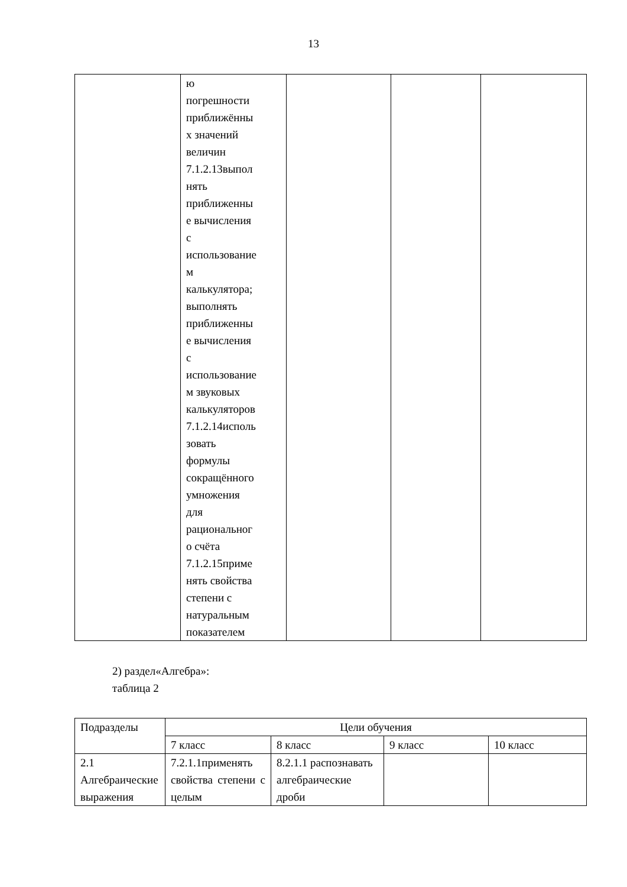13
| | ю погрешности приближённы х значений величин 7.1.2.13выпол нять приближенны е вычисления с использование м калькулятора; выполнять приближенны е вычисления с использование м звуковых калькуляторов 7.1.2.14исполь зовать формулы сокращённого умножения для рациональног о счёта 7.1.2.15приме нять свойства степени с натуральным показателем | | | |
2) раздел«Алгебра»:
таблица 2
| Подразделы | Цели обучения | | | |
| --- | --- | --- | --- | --- |
| | 7 класс | 8 класс | 9 класс | 10 класс |
| 2.1 Алгебраические выражения | 7.2.1.1применять свойства степени с целым | 8.2.1.1 распознавать алгебраические дроби | | |